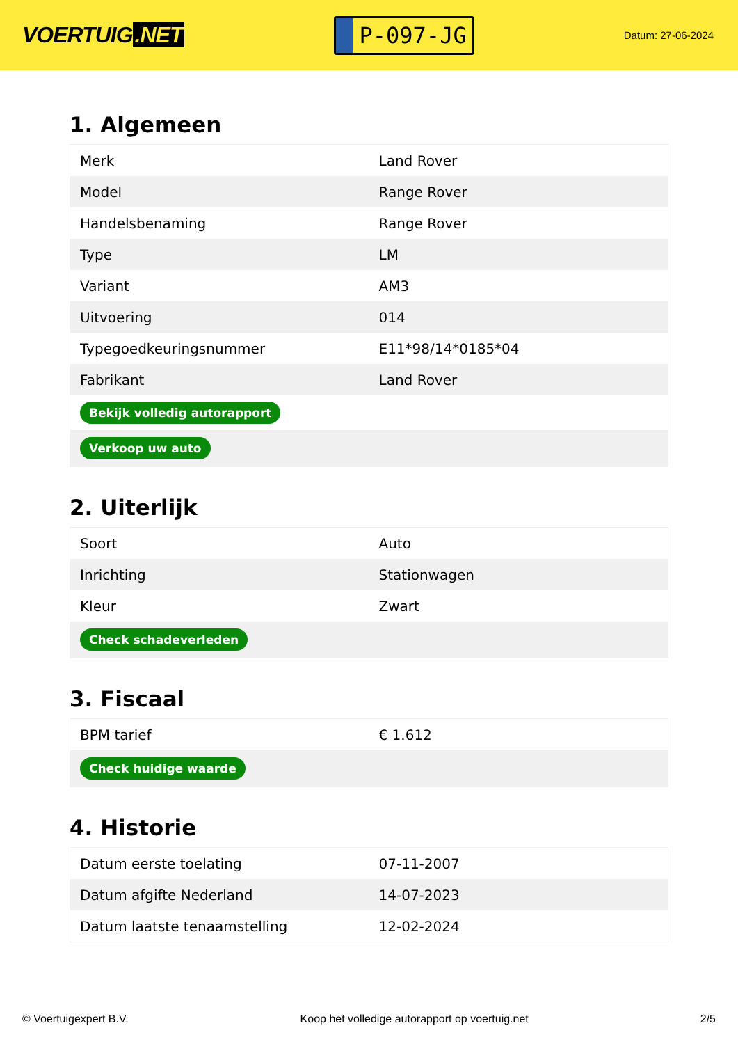VOERTUIG.NET
P-097-JG
Datum: 27-06-2024
1. Algemeen
| Merk | Land Rover |
| Model | Range Rover |
| Handelsbenaming | Range Rover |
| Type | LM |
| Variant | AM3 |
| Uitvoering | 014 |
| Typegoedkeuringsnummer | E11*98/14*0185*04 |
| Fabrikant | Land Rover |
| Bekijk volledig autorapport | |
| Verkoop uw auto | |
2. Uiterlijk
| Soort | Auto |
| Inrichting | Stationwagen |
| Kleur | Zwart |
| Check schadeverleden | |
3. Fiscaal
| BPM tarief | € 1.612 |
| Check huidige waarde | |
4. Historie
| Datum eerste toelating | 07-11-2007 |
| Datum afgifte Nederland | 14-07-2023 |
| Datum laatste tenaamstelling | 12-02-2024 |
© Voertuigexpert B.V. Koop het volledige autorapport op voertuig.net 2/5